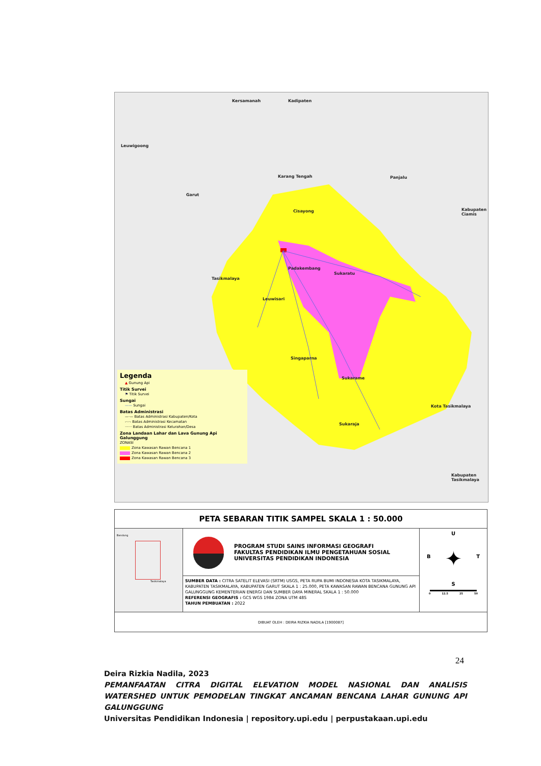Kersamanah Kadipaten
Leuwigoong
Karang Tengah Panjalu
Kabupaten Ciamis
Garut
Cisayong
Tasikmalaya
Padakembang
Sukaratu
Leuwisari
Singaparna
Sukarame
Kota Tasikmalaya
Sukaraja
Kabupaten Tasikmalaya
Legenda
▲ Gunung Api
Titik Survei
⚑ Titik Survei
Sungai
—— Sungai
Batas Administrasi
—·— Batas Administrasi Kabupaten/Kota
-·-·- Batas Administrasi Kecamatan
······ Batas Administrasi Kelurahan/Desa
Zona Landaan Lahar dan Lava Gunung Api Galunggung
ZONASI
Zona Kawasan Rawan Bencana 1
Zona Kawasan Rawan Bencana 2
Zona Kawasan Rawan Bencana 3
PETA SEBARAN TITIK SAMPEL SKALA 1 : 50.000
Bandung
Tasikmalaya
PROGRAM STUDI SAINS INFORMASI GEOGRAFI
FAKULTAS PENDIDIKAN ILMU PENGETAHUAN SOSIAL
UNIVERSITAS PENDIDIKAN INDONESIA
SUMBER DATA : CITRA SATELIT ELEVASI (SRTM) USGS, PETA RUPA BUMI INDONESIA KOTA TASIKMALAYA, KABUPATEN TASIKMALAYA, KABUPATEN GARUT SKALA 1 : 25.000, PETA KAWASAN RAWAN BENCANA GUNUNG API GALUNGGUNG KEMENTERIAN ENERGI DAN SUMBER DAYA MINERAL SKALA 1 : 50.000
REFERENSI GEOGRAFIS : GCS WGS 1984 ZONA UTM 48S
TAHUN PEMBUATAN : 2022
U
B ✦ T
S
0 12.5 25 50
DIBUAT OLEH : DEIRA RIZKIA NADILA [1900087]
24
Deira Rizkia Nadila, 2023
PEMANFAATAN CITRA DIGITAL ELEVATION MODEL NASIONAL DAN ANALISIS WATERSHED UNTUK PEMODELAN TINGKAT ANCAMAN BENCANA LAHAR GUNUNG API GALUNGGUNG
Universitas Pendidikan Indonesia | repository.upi.edu | perpustakaan.upi.edu